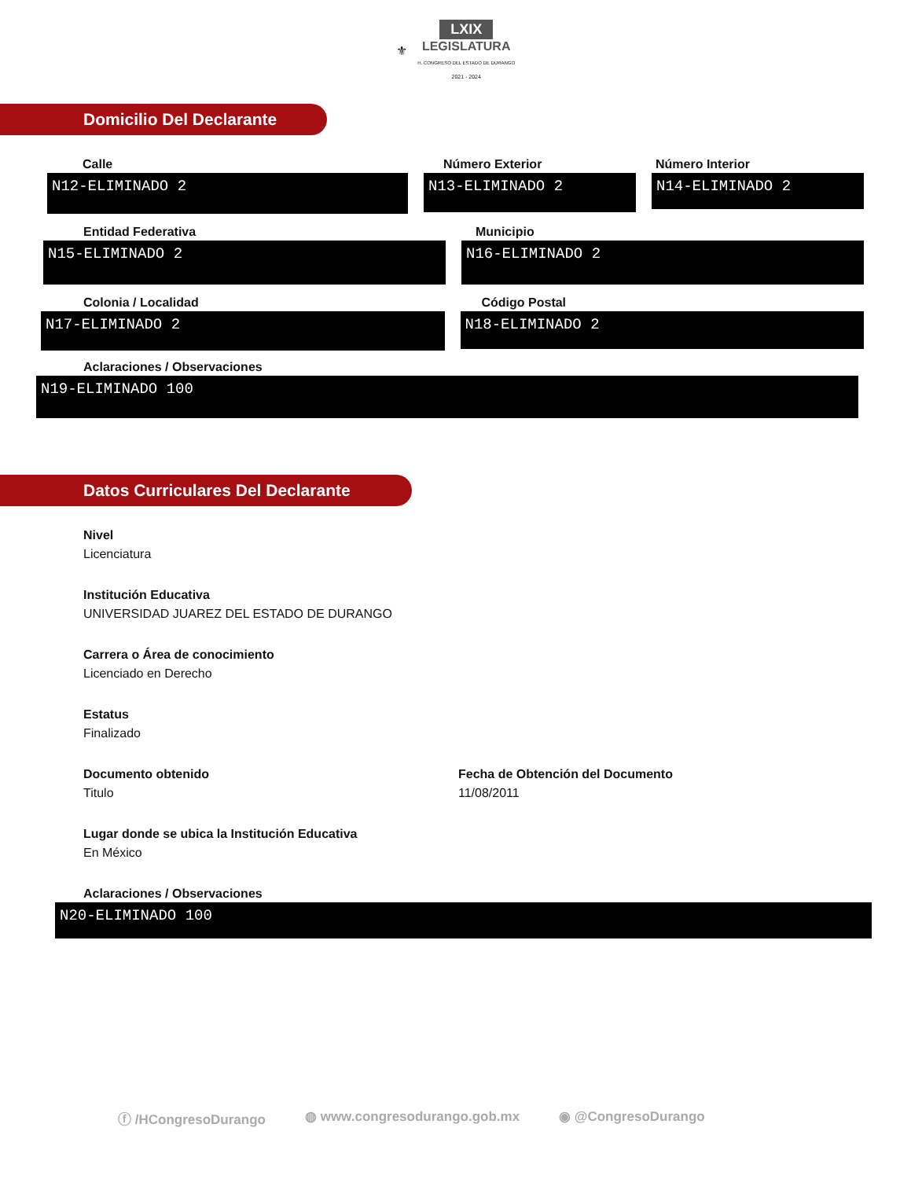⚜ LXIX
LEGISLATURA
H. CONGRESO DEL ESTADO DE DURANGO
2021 - 2024
Domicilio Del Declarante
Calle
N12-ELIMINADO 2
Número Exterior
N13-ELIMINADO 2
Número Interior
N14-ELIMINADO 2
Entidad Federativa
N15-ELIMINADO 2
Municipio
N16-ELIMINADO 2
Colonia / Localidad
N17-ELIMINADO 2
Código Postal
N18-ELIMINADO 2
Aclaraciones / Observaciones
N19-ELIMINADO 100
Datos Curriculares Del Declarante
Nivel
Licenciatura
Institución Educativa
UNIVERSIDAD JUAREZ DEL ESTADO DE DURANGO
Carrera o Área de conocimiento
Licenciado en Derecho
Estatus
Finalizado
Documento obtenido
Titulo
Fecha de Obtención del Documento
11/08/2011
Lugar donde se ubica la Institución Educativa
En México
Aclaraciones / Observaciones
N20-ELIMINADO 100
ⓕ /HCongresoDurango ◍ www.congresodurango.gob.mx ◉ @CongresoDurango